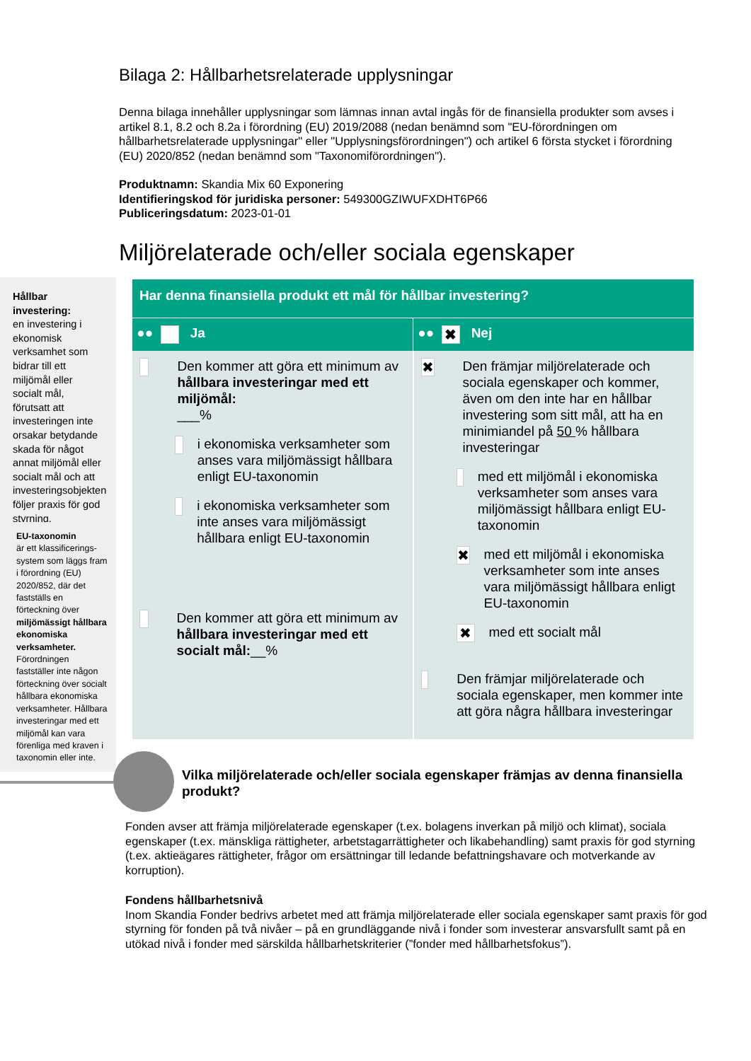Bilaga 2: Hållbarhetsrelaterade upplysningar
Denna bilaga innehåller upplysningar som lämnas innan avtal ingås för de finansiella produkter som avses i artikel 8.1, 8.2 och 8.2a i förordning (EU) 2019/2088 (nedan benämnd som "EU-förordningen om hållbarhetsrelaterade upplysningar" eller "Upplysningsförordningen") och artikel 6 första stycket i förordning (EU) 2020/852 (nedan benämnd som "Taxonomiförordningen").
Produktnamn: Skandia Mix 60 Exponering
Identifieringskod för juridiska personer: 549300GZIWUFXDHT6P66
Publiceringsdatum: 2023-01-01
Miljörelaterade och/eller sociala egenskaper
Hållbar investering:
en investering i ekonomisk verksamhet som bidrar till ett miljömål eller socialt mål, förutsatt att investeringen inte orsakar betydande skada för något annat miljömål eller socialt mål och att investeringsobjekten följer praxis för god styrning.
EU-taxonomin
är ett klassificerings-system som läggs fram i förordning (EU) 2020/852, där det fastställs en förteckning över miljömässigt hållbara ekonomiska verksamheter. Förordningen fastställer inte någon förteckning över socialt hållbara ekonomiska verksamheter. Hållbara investeringar med ett miljömål kan vara förenliga med kraven i taxonomin eller inte.
| Har denna finansiella produkt ett mål för hållbar investering? | |
| ●● Ja | ●● ✖ Nej |
| Den kommer att göra ett minimum av hållbara investeringar med ett miljömål: ___% i ekonomiska verksamheter som anses vara miljömässigt hållbara enligt EU-taxonomin i ekonomiska verksamheter som inte anses vara miljömässigt hållbara enligt EU-taxonomin Den kommer att göra ett minimum av hållbara investeringar med ett socialt mål: __% | ✖ Den främjar miljörelaterade och sociala egenskaper och kommer, även om den inte har en hållbar investering som sitt mål, att ha en minimiandel på 50 % hållbara investeringar med ett miljömål i ekonomiska verksamheter som anses vara miljömässigt hållbara enligt EU-taxonomin ✖ med ett miljömål i ekonomiska verksamheter som inte anses vara miljömässigt hållbara enligt EU-taxonomin ✖ med ett socialt mål Den främjar miljörelaterade och sociala egenskaper, men kommer inte att göra några hållbara investeringar |
Vilka miljörelaterade och/eller sociala egenskaper främjas av denna finansiella produkt?
Fonden avser att främja miljörelaterade egenskaper (t.ex. bolagens inverkan på miljö och klimat), sociala egenskaper (t.ex. mänskliga rättigheter, arbetstagarrättigheter och likabehandling) samt praxis för god styrning (t.ex. aktieägares rättigheter, frågor om ersättningar till ledande befattningshavare och motverkande av korruption).
Fondens hållbarhetsnivå
Inom Skandia Fonder bedrivs arbetet med att främja miljörelaterade eller sociala egenskaper samt praxis för god styrning för fonden på två nivåer – på en grundläggande nivå i fonder som investerar ansvarsfullt samt på en utökad nivå i fonder med särskilda hållbarhetskriterier (”fonder med hållbarhetsfokus”).